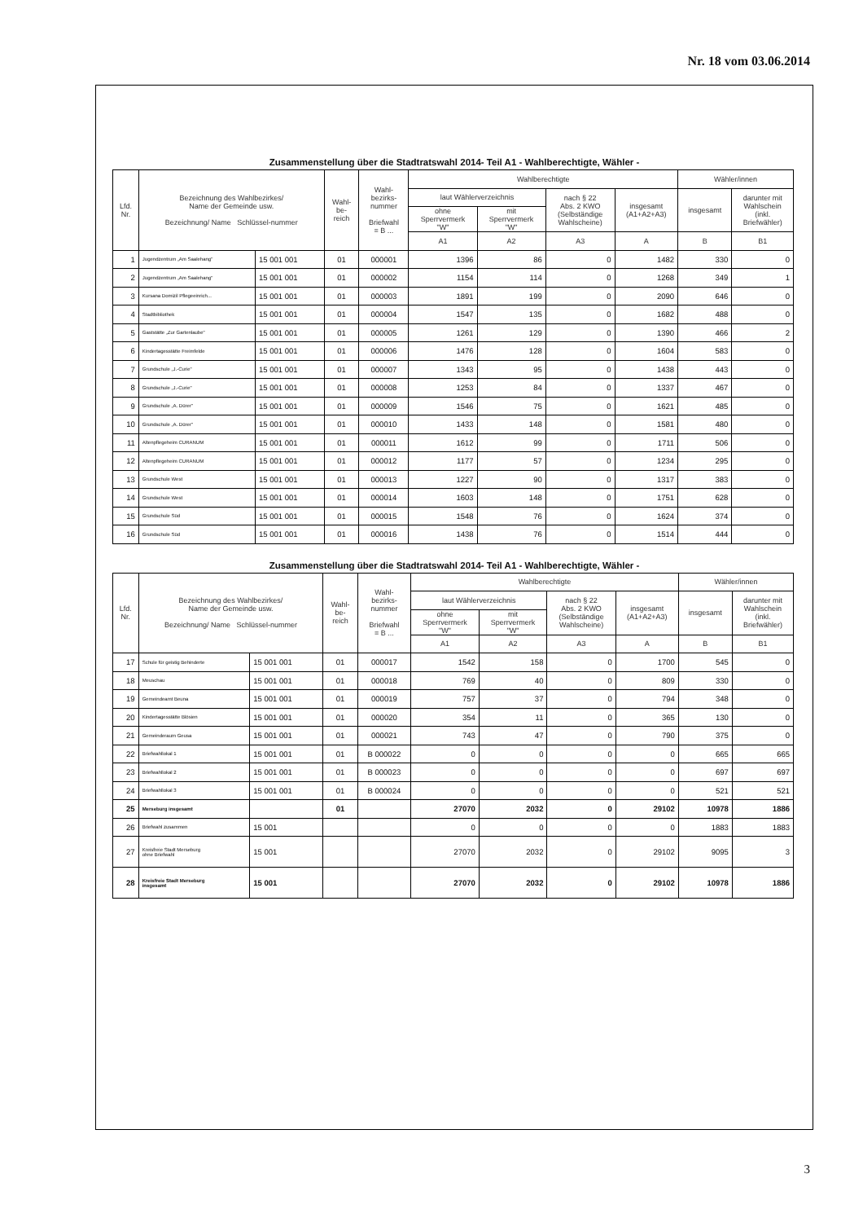Nr. 18 vom 03.06.2014
Zusammenstellung über die Stadtratswahl 2014- Teil A1 - Wahlberechtigte, Wähler -
| Lfd. Nr. | Bezeichnung des Wahlbezirkes/ Name der Gemeinde usw. Bezeichnung/ Name Schlüssel-nummer | | Wahl- be- reich | Wahl- bezirks- nummer Briefwahl = B ... | Wahlberechtigte | | | | Wähler/innen | |
| --- | --- | --- | --- | --- | --- | --- | --- | --- | --- | --- |
| | | | | | laut Wählerverzeichnis | | nach § 22 Abs. 2 KWO (Selbständige Wahlscheine) | insgesamt (A1+A2+A3) | insgesamt | darunter mit Wahlschein (inkl. Briefwähler) |
| | | | | | ohne Sperrvermerk "W" | mit Sperrvermerk "W" | | | | |
| | | | | | A1 | A2 | A3 | A | B | B1 |
| 1 | Jugendzentrum „Am Saalehang" | 15 001 001 | 01 | 000001 | 1396 | 86 | 0 | 1482 | 330 | 0 |
| 2 | Jugendzentrum „Am Saalehang" | 15 001 001 | 01 | 000002 | 1154 | 114 | 0 | 1268 | 349 | 1 |
| 3 | Kursana Domizil Pflegeeinrich... | 15 001 001 | 01 | 000003 | 1891 | 199 | 0 | 2090 | 646 | 0 |
| 4 | Stadtbibliothek | 15 001 001 | 01 | 000004 | 1547 | 135 | 0 | 1682 | 488 | 0 |
| 5 | Gaststätte „Zur Gartenlaube" | 15 001 001 | 01 | 000005 | 1261 | 129 | 0 | 1390 | 466 | 2 |
| 6 | Kindertagesstätte Freimfelde | 15 001 001 | 01 | 000006 | 1476 | 128 | 0 | 1604 | 583 | 0 |
| 7 | Grundschule „J.-Curie" | 15 001 001 | 01 | 000007 | 1343 | 95 | 0 | 1438 | 443 | 0 |
| 8 | Grundschule „J.-Curie" | 15 001 001 | 01 | 000008 | 1253 | 84 | 0 | 1337 | 467 | 0 |
| 9 | Grundschule „A. Dürer" | 15 001 001 | 01 | 000009 | 1546 | 75 | 0 | 1621 | 485 | 0 |
| 10 | Grundschule „A. Dürer" | 15 001 001 | 01 | 000010 | 1433 | 148 | 0 | 1581 | 480 | 0 |
| 11 | Altenpflegeheim CURANUM | 15 001 001 | 01 | 000011 | 1612 | 99 | 0 | 1711 | 506 | 0 |
| 12 | Altenpflegeheim CURANUM | 15 001 001 | 01 | 000012 | 1177 | 57 | 0 | 1234 | 295 | 0 |
| 13 | Grundschule West | 15 001 001 | 01 | 000013 | 1227 | 90 | 0 | 1317 | 383 | 0 |
| 14 | Grundschule West | 15 001 001 | 01 | 000014 | 1603 | 148 | 0 | 1751 | 628 | 0 |
| 15 | Grundschule Süd | 15 001 001 | 01 | 000015 | 1548 | 76 | 0 | 1624 | 374 | 0 |
| 16 | Grundschule Süd | 15 001 001 | 01 | 000016 | 1438 | 76 | 0 | 1514 | 444 | 0 |
Zusammenstellung über die Stadtratswahl 2014- Teil A1 - Wahlberechtigte, Wähler -
| Lfd. Nr. | Bezeichnung des Wahlbezirkes/ Name der Gemeinde usw. Bezeichnung/ Name Schlüssel-nummer | | Wahl- be- reich | Wahl- bezirks- nummer Briefwahl = B ... | Wahlberechtigte | | | | Wähler/innen | |
| --- | --- | --- | --- | --- | --- | --- | --- | --- | --- | --- |
| | | | | | laut Wählerverzeichnis | | nach § 22 Abs. 2 KWO (Selbständige Wahlscheine) | insgesamt (A1+A2+A3) | insgesamt | darunter mit Wahlschein (inkl. Briefwähler) |
| | | | | | ohne Sperrvermerk "W" | mit Sperrvermerk "W" | | | | |
| | | | | | A1 | A2 | A3 | A | B | B1 |
| 17 | Schule für geistig Behinderte | 15 001 001 | 01 | 000017 | 1542 | 158 | 0 | 1700 | 545 | 0 |
| 18 | Meuschau | 15 001 001 | 01 | 000018 | 769 | 40 | 0 | 809 | 330 | 0 |
| 19 | Gemeindeamt Beuna | 15 001 001 | 01 | 000019 | 757 | 37 | 0 | 794 | 348 | 0 |
| 20 | Kindertagesstätte Blösien | 15 001 001 | 01 | 000020 | 354 | 11 | 0 | 365 | 130 | 0 |
| 21 | Gemeinderaum Geusa | 15 001 001 | 01 | 000021 | 743 | 47 | 0 | 790 | 375 | 0 |
| 22 | Briefwahllokal 1 | 15 001 001 | 01 | B 000022 | 0 | 0 | 0 | 0 | 665 | 665 |
| 23 | Briefwahllokal 2 | 15 001 001 | 01 | B 000023 | 0 | 0 | 0 | 0 | 697 | 697 |
| 24 | Briefwahllokal 3 | 15 001 001 | 01 | B 000024 | 0 | 0 | 0 | 0 | 521 | 521 |
| 25 | Merseburg insgesamt | | 01 | | 27070 | 2032 | 0 | 29102 | 10978 | 1886 |
| 26 | Briefwahl zusammen | 15 001 | | | 0 | 0 | 0 | 0 | 1883 | 1883 |
| 27 | Kreisfreie Stadt Merseburg ohne Briefwahl | 15 001 | | | 27070 | 2032 | 0 | 29102 | 9095 | 3 |
| 28 | Kreisfreie Stadt Merseburg insgesamt | 15 001 | | | 27070 | 2032 | 0 | 29102 | 10978 | 1886 |
3